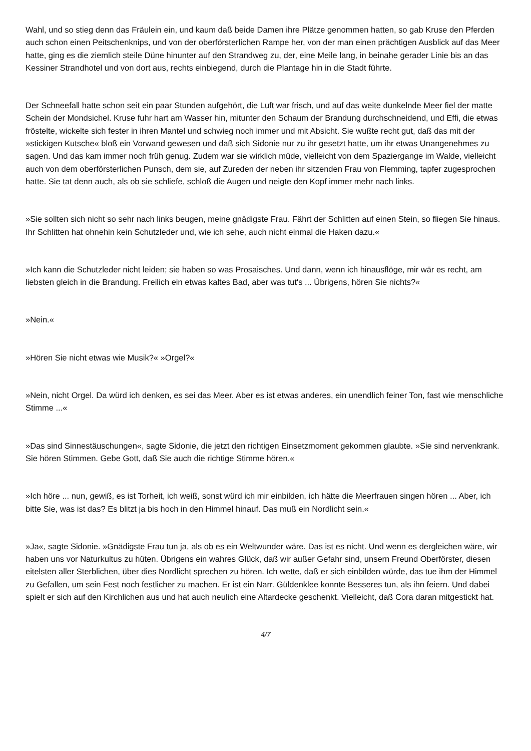Wahl, und so stieg denn das Fräulein ein, und kaum daß beide Damen ihre Plätze genommen hatten, so gab Kruse den Pferden auch schon einen Peitschenknips, und von der oberförsterlichen Rampe her, von der man einen prächtigen Ausblick auf das Meer hatte, ging es die ziemlich steile Düne hinunter auf den Strandweg zu, der, eine Meile lang, in beinahe gerader Linie bis an das Kessiner Strandhotel und von dort aus, rechts einbiegend, durch die Plantage hin in die Stadt führte.
Der Schneefall hatte schon seit ein paar Stunden aufgehört, die Luft war frisch, und auf das weite dunkelnde Meer fiel der matte Schein der Mondsichel. Kruse fuhr hart am Wasser hin, mitunter den Schaum der Brandung durchschneidend, und Effi, die etwas fröstelte, wickelte sich fester in ihren Mantel und schwieg noch immer und mit Absicht. Sie wußte recht gut, daß das mit der »stickigen Kutsche« bloß ein Vorwand gewesen und daß sich Sidonie nur zu ihr gesetzt hatte, um ihr etwas Unangenehmes zu sagen. Und das kam immer noch früh genug. Zudem war sie wirklich müde, vielleicht von dem Spaziergange im Walde, vielleicht auch von dem oberförsterlichen Punsch, dem sie, auf Zureden der neben ihr sitzenden Frau von Flemming, tapfer zugesprochen hatte. Sie tat denn auch, als ob sie schliefe, schloß die Augen und neigte den Kopf immer mehr nach links.
»Sie sollten sich nicht so sehr nach links beugen, meine gnädigste Frau. Fährt der Schlitten auf einen Stein, so fliegen Sie hinaus. Ihr Schlitten hat ohnehin kein Schutzleder und, wie ich sehe, auch nicht einmal die Haken dazu.«
»Ich kann die Schutzleder nicht leiden; sie haben so was Prosaisches. Und dann, wenn ich hinausflöge, mir wär es recht, am liebsten gleich in die Brandung. Freilich ein etwas kaltes Bad, aber was tut's ... Übrigens, hören Sie nichts?«
»Nein.«
»Hören Sie nicht etwas wie Musik?« »Orgel?«
»Nein, nicht Orgel. Da würd ich denken, es sei das Meer. Aber es ist etwas anderes, ein unendlich feiner Ton, fast wie menschliche Stimme ...«
»Das sind Sinnestäuschungen«, sagte Sidonie, die jetzt den richtigen Einsetzmoment gekommen glaubte. »Sie sind nervenkrank. Sie hören Stimmen. Gebe Gott, daß Sie auch die richtige Stimme hören.«
»Ich höre ... nun, gewiß, es ist Torheit, ich weiß, sonst würd ich mir einbilden, ich hätte die Meerfrauen singen hören ... Aber, ich bitte Sie, was ist das? Es blitzt ja bis hoch in den Himmel hinauf. Das muß ein Nordlicht sein.«
»Ja«, sagte Sidonie. »Gnädigste Frau tun ja, als ob es ein Weltwunder wäre. Das ist es nicht. Und wenn es dergleichen wäre, wir haben uns vor Naturkultus zu hüten. Übrigens ein wahres Glück, daß wir außer Gefahr sind, unsern Freund Oberförster, diesen eitelsten aller Sterblichen, über dies Nordlicht sprechen zu hören. Ich wette, daß er sich einbilden würde, das tue ihm der Himmel zu Gefallen, um sein Fest noch festlicher zu machen. Er ist ein Narr. Güldenklee konnte Besseres tun, als ihn feiern. Und dabei spielt er sich auf den Kirchlichen aus und hat auch neulich eine Altardecke geschenkt. Vielleicht, daß Cora daran mitgestickt hat.
4/7